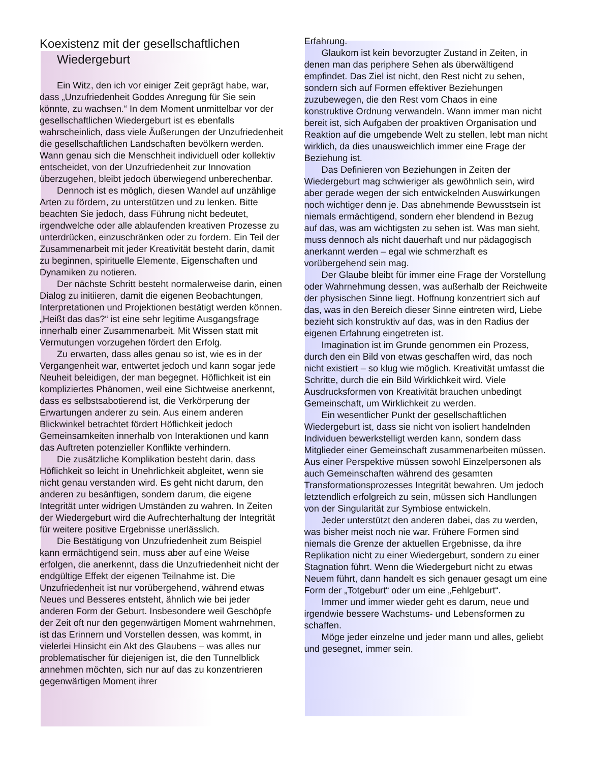Koexistenz mit der gesellschaftlichen Wiedergeburt
Ein Witz, den ich vor einiger Zeit geprägt habe, war, dass „Unzufriedenheit Goddes Anregung für Sie sein könnte, zu wachsen.“ In dem Moment unmittelbar vor der gesellschaftlichen Wiedergeburt ist es ebenfalls wahrscheinlich, dass viele Äußerungen der Unzufriedenheit die gesellschaftlichen Landschaften bevölkern werden. Wann genau sich die Menschheit individuell oder kollektiv entscheidet, von der Unzufriedenheit zur Innovation überzugehen, bleibt jedoch überwiegend unberechenbar.
Dennoch ist es möglich, diesen Wandel auf unzählige Arten zu fördern, zu unterstützen und zu lenken. Bitte beachten Sie jedoch, dass Führung nicht bedeutet, irgendwelche oder alle ablaufenden kreativen Prozesse zu unterdrücken, einzuschränken oder zu fordern. Ein Teil der Zusammenarbeit mit jeder Kreativität besteht darin, damit zu beginnen, spirituelle Elemente, Eigenschaften und Dynamiken zu notieren.
Der nächste Schritt besteht normalerweise darin, einen Dialog zu initiieren, damit die eigenen Beobachtungen, Interpretationen und Projektionen bestätigt werden können. „Heißt das das?“ ist eine sehr legitime Ausgangsfrage innerhalb einer Zusammenarbeit. Mit Wissen statt mit Vermutungen vorzugehen fördert den Erfolg.
Zu erwarten, dass alles genau so ist, wie es in der Vergangenheit war, entwertet jedoch und kann sogar jede Neuheit beleidigen, der man begegnet. Höflichkeit ist ein kompliziertes Phänomen, weil eine Sichtweise anerkennt, dass es selbstsabotierend ist, die Verkörperung der Erwartungen anderer zu sein. Aus einem anderen Blickwinkel betrachtet fördert Höflichkeit jedoch Gemeinsamkeiten innerhalb von Interaktionen und kann das Auftreten potenzieller Konflikte verhindern.
Die zusätzliche Komplikation besteht darin, dass Höflichkeit so leicht in Unehrlichkeit abgleitet, wenn sie nicht genau verstanden wird. Es geht nicht darum, den anderen zu besänftigen, sondern darum, die eigene Integrität unter widrigen Umständen zu wahren. In Zeiten der Wiedergeburt wird die Aufrechterhaltung der Integrität für weitere positive Ergebnisse unerlässlich.
Die Bestätigung von Unzufriedenheit zum Beispiel kann ermächtigend sein, muss aber auf eine Weise erfolgen, die anerkennt, dass die Unzufriedenheit nicht der endgültige Effekt der eigenen Teilnahme ist. Die Unzufriedenheit ist nur vorübergehend, während etwas Neues und Besseres entsteht, ähnlich wie bei jeder anderen Form der Geburt. Insbesondere weil Geschöpfe der Zeit oft nur den gegenwärtigen Moment wahrnehmen, ist das Erinnern und Vorstellen dessen, was kommt, in vielerlei Hinsicht ein Akt des Glaubens – was alles nur problematischer für diejenigen ist, die den Tunnelblick annehmen möchten, sich nur auf das zu konzentrieren gegenwärtigen Moment ihrer
Erfahrung.
Glaukom ist kein bevorzugter Zustand in Zeiten, in denen man das periphere Sehen als überwältigend empfindet. Das Ziel ist nicht, den Rest nicht zu sehen, sondern sich auf Formen effektiver Beziehungen zuzubewegen, die den Rest vom Chaos in eine konstruktive Ordnung verwandeln. Wann immer man nicht bereit ist, sich Aufgaben der proaktiven Organisation und Reaktion auf die umgebende Welt zu stellen, lebt man nicht wirklich, da dies unausweichlich immer eine Frage der Beziehung ist.
Das Definieren von Beziehungen in Zeiten der Wiedergeburt mag schwieriger als gewöhnlich sein, wird aber gerade wegen der sich entwickelnden Auswirkungen noch wichtiger denn je. Das abnehmende Bewusstsein ist niemals ermächtigend, sondern eher blendend in Bezug auf das, was am wichtigsten zu sehen ist. Was man sieht, muss dennoch als nicht dauerhaft und nur pädagogisch anerkannt werden – egal wie schmerzhaft es vorübergehend sein mag.
Der Glaube bleibt für immer eine Frage der Vorstellung oder Wahrnehmung dessen, was außerhalb der Reichweite der physischen Sinne liegt. Hoffnung konzentriert sich auf das, was in den Bereich dieser Sinne eintreten wird, Liebe bezieht sich konstruktiv auf das, was in den Radius der eigenen Erfahrung eingetreten ist.
Imagination ist im Grunde genommen ein Prozess, durch den ein Bild von etwas geschaffen wird, das noch nicht existiert – so klug wie möglich. Kreativität umfasst die Schritte, durch die ein Bild Wirklichkeit wird. Viele Ausdrucksformen von Kreativität brauchen unbedingt Gemeinschaft, um Wirklichkeit zu werden.
Ein wesentlicher Punkt der gesellschaftlichen Wiedergeburt ist, dass sie nicht von isoliert handelnden Individuen bewerkstelligt werden kann, sondern dass Mitglieder einer Gemeinschaft zusammenarbeiten müssen. Aus einer Perspektive müssen sowohl Einzelpersonen als auch Gemeinschaften während des gesamten Transformationsprozesses Integrität bewahren. Um jedoch letztendlich erfolgreich zu sein, müssen sich Handlungen von der Singularität zur Symbiose entwickeln.
Jeder unterstützt den anderen dabei, das zu werden, was bisher meist noch nie war. Frühere Formen sind niemals die Grenze der aktuellen Ergebnisse, da ihre Replikation nicht zu einer Wiedergeburt, sondern zu einer Stagnation führt. Wenn die Wiedergeburt nicht zu etwas Neuem führt, dann handelt es sich genauer gesagt um eine Form der „Totgeburt“ oder um eine „Fehlgeburt“.
Immer und immer wieder geht es darum, neue und irgendwie bessere Wachstums- und Lebensformen zu schaffen.
Möge jeder einzelne und jeder mann und alles, geliebt und gesegnet, immer sein.